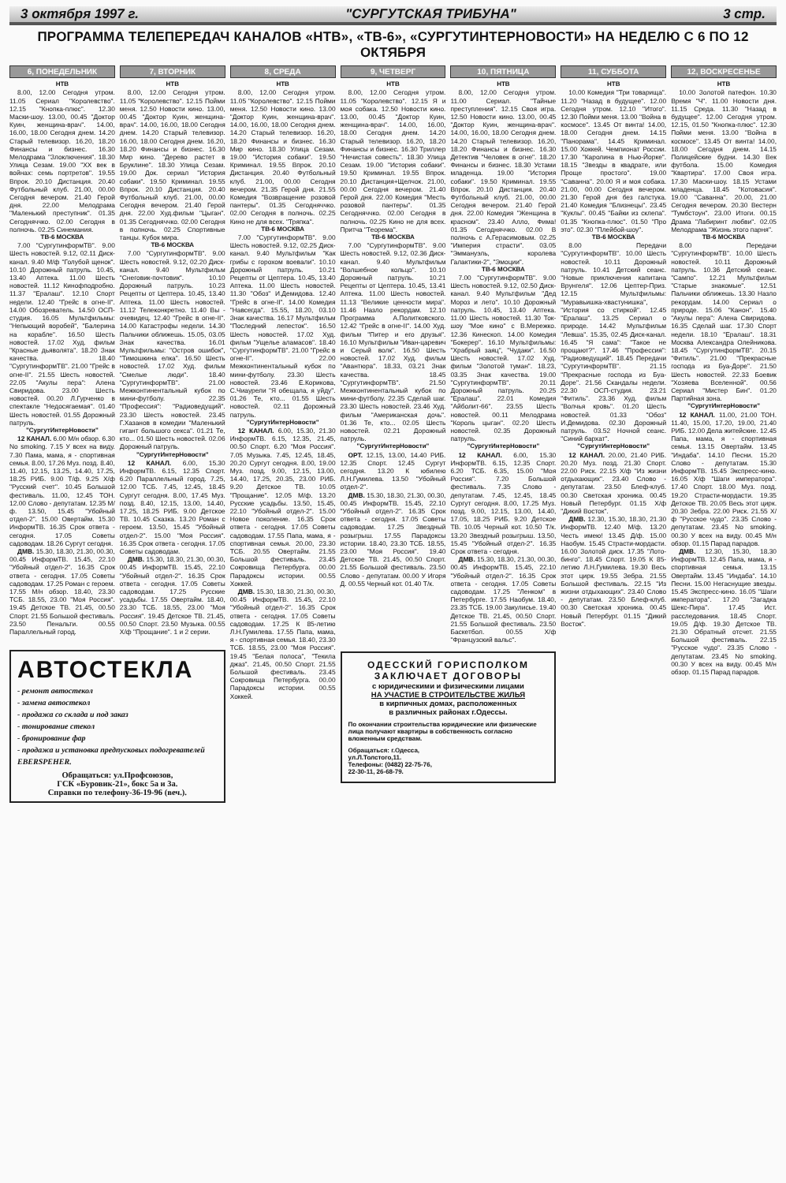3 октября 1997 г. "СУРГУТСКАЯ ТРИБУНА" 3 стр.
ПРОГРАММА ТЕЛЕПЕРЕДАЧ КАНАЛОВ «НТВ», «ТВ-6», «СУРГУТИНТЕРНОВОСТИ» НА НЕДЕЛЮ С 6 ПО 12 ОКТЯБРЯ
6, ПОНЕДЕЛЬНИК
НТВ
8.00, 12.00 Сегодня утром. 11.05 Сериал "Королевство". 12.15 "Кнопка-плюс". 12.30 Маски-шоу. 13.00, 00.45 "Доктор Куин, женщина-врач". 14.00, 16.00, 18.00 Сегодня днем. 14.20 Старый телевизор. 16.20, 18.20 Финансы и бизнес. 16.30 Мелодрама "Злоключения". 18.30 Улица Сезам. 19.00 "XX век в войнах: семь портретов". 19.55 Впрок. 20.10 Дистанция. 20.40 Футбольный клуб. 21.00, 00.00 Сегодня вечером. 21.40 Герой дня. 22.00 Мелодрама "Маленький преступник". 01.35 Сегодняччко. 02.00 Сегодня в полночь. 02.25 Синемания.
ТВ-6 МОСКВА
7.00 "СургутинформТВ". 9.00 Шесть новостей. 9.12, 02.11 Диск-канал. 9.40 М/ф "Голубой щенок". 10.10 Дорожный патруль. 10.45, 13.40 Аптека. 11.00 Шесть новостей. 11.12 Кинофподробно. 11.37 "Ералаш". 12.10 Спорт недели. 12.40 "Грейс в огне-II". 14.00 Обозреватель. 14.50 ОСП-студия. 16.05 Мультфильмы: "Непьющий воробей", "Балерина на корабле". 16.50 Шесть новостей. 17.02 Худ. фильм "Красные дьяволята". 18.20 Знак качества. 18.40 "СургутинформТВ". 21.00 "Грейс в огне-II". 21.55 Шесть новостей. 22.05 "Акулы пера": Алена Свиридова. 23.00 Шесть новостей. 00.20 Л.Гурченко в спектакле "Недосягаемая". 01.40 Шесть новостей. 01.55 Дорожный патруль.
"СургутИнтерНовости"
12 КАНАЛ. 6.00 М/н обзор. 6.30 No smoking. 7.15 У всех на виду. 7.30 Пама, мама, я - спортивная семья. 8.00, 17.26 Муз. позд. 8.40, 11.40, 12.15, 13.25, 14.40, 17.25, 18.25 РИБ. 9.00 Т/ф. 9.25 Х/ф "Русский счет". 10.45 Большой фестиваль. 11.00, 12.45 ТОН. 12.00 Слово - депутатам. 12.35 М/ф. 13.50, 15.45 "Убойный отдел-2". 15.00 Овертайм. 15.30 ИнформТВ. 16.35 Срок ответа - сегодня. 17.05 Советы садоводам. 18.26 Сургут сегодня.
ДМВ. 15.30, 18.30, 21.30, 00.30, 00.45 ИнформТВ. 15.45, 22.10 "Убойный отдел-2". 16.35 Срок ответа - сегодня. 17.05 Советы садоводам. 17.25 Роман с героем. 17.55 М/н обзор. 18.40, 23.30 ТСБ. 18.55, 23.00 "Моя Россия". 19.45 Детское ТВ. 21.45, 00.50 Спорт. 21.55 Большой фестиваль. 23.50 Пенальти. 00.55 Параллельный город.
7, ВТОРНИК
НТВ
8.00, 12.00 Сегодня утром. 11.05 "Королевство". 12.15 Пойми меня. 12.50 Новости кино. 13.00, 00.45 "Доктор Куин, женщина-врач". 14.00, 16.00, 18.00 Сегодня днем. 14.20 Старый телевизор. 16.00, 18.00 Сегодня днем. 16.20, 18.20 Финансы и бизнес. 16.30 Мир кино. "Дерево растет в Бруклине". 18.30 Улица Сезам. 19.00 Док. сериал "История собаки". 19.50 Криминал. 19.55 Впрок. 20.10 Дистанция. 20.40 Футбольный клуб. 21.00, 00.00 Сегодня вечером. 21.40 Герой дня. 22.00 Худ.фильм "Цыган". 01.35 Сегодняччко. 02.00 Сегодня в полночь. 02.25 Спортивные танцы. Кубок мира.
ТВ-6 МОСКВА
7.00 "СургутинформТВ". 9.00 Шесть новостей. 9.12, 02.20 Диск-канал. 9.40 Мультфильм "Снеговик-почтовик". 10.10 Дорожный патруль. 10.23 Рецепты от Цептера. 10.45, 13.40 Аптека. 11.00 Шесть новостей. 11.12 Телеконкретно. 11.40 Вы - очевидец. 12.40 "Грейс в огне-II". 14.00 Катастрофы недели. 14.30 Пальчики оближешь. 15.05, 03.05 Знак качества. 16.01 Мультфильмы: "Остров ошибок", "Тимошкина елка". 16.50 Шесть новостей. 17.02 Худ. фильм "Смелые люди". 18.40 "СургутинформТВ". 21.00 Межконтинентальный кубок по мини-футболу. 22.35 "Профессия": "Радиоведущий". 23.30 Шесть новостей. 23.45 Г.Хазанов в комедии "Маленький гигант большого секса". 01.21 Те, кто... 01.50 Шесть новостей. 02.06 Дорожный патруль.
"СургутИнтерНовости"
12 КАНАЛ. 6.00, 15.30 ИнформТВ. 6.15, 12.35 Спорт. 6.20 Параллельный город. 7.25, 12.00 ТСБ. 7.45, 12.45, 18.45 Сургут сегодня. 8.00, 17.45 Муз. позд. 8.40, 12.15, 13.00, 14.40, 17.25, 18.25 РИБ. 9.00 Детское ТВ. 10.45 Сказка. 13.20 Роман с героем. 13.50, 15.45 "Убойный отдел-2". 15.00 "Моя Россия". 16.35 Срок ответа - сегодня. 17.05 Советы садоводам.
ДМВ. 15.30, 18.30, 21.30, 00.30, 00.45 ИнформТВ. 15.45, 22.10 "Убойный отдел-2". 16.35 Срок ответа - сегодня. 17.05 Советы садоводам. 17.25 Русские усадьбы. 17.55 Овертайм. 18.40, 23.30 ТСБ. 18.55, 23.00 "Моя Россия". 19.45 Детское ТВ. 21.45, 00.50 Спорт. 23.50 Музыка. 00.55 Х/ф "Прощание". 1 и 2 серии.
8, СРЕДА
НТВ
8.00, 12.00 Сегодня утром. 11.05 "Королевство". 12.15 Пойми меня. 12.50 Новости кино. 13.00 "Доктор Куин, женщина-врач". 14.00, 16.00, 18.00 Сегодня днем. 14.20 Старый телевизор. 16.20, 18.20 Финансы и бизнес. 16.30 Мир кино. 18.30 Улица Сезам. 19.00 "История собаки". 19.50 Криминал. 19.55 Впрок. 20.10 Дистанция. 20.40 Футбольный клуб. 21.00, 00.00 Сегодня вечером. 21.35 Герой дня. 21.55 Комедия "Возвращение розовой пантеры". 01.35 Сегодняччко. 02.00 Сегодня в полночь. 02.25 Кино не для всех. "Тряпка".
ТВ-6 МОСКВА
7.00 "СургутинформТВ". 9.00 Шесть новостей. 9.12, 02.25 Диск-канал. 9.40 Мультфильм "Как грибы с горохом воевали". 10.10 Дорожный патруль. 10.21 Рецепты от Цептера. 10.45, 13.40 Аптека. 11.00 Шесть новостей. 11.30 "Обоз" И.Демидова. 12.40 "Грейс в огне-II". 14.00 Комедия "Навсегда". 15.55, 18.20, 03.10 Знак качества. 16.17 Мультфильм "Последний лепесток". 16.50 Шесть новостей. 17.02 Худ. фильм "Ущелье аламасов". 18.40 "СургутинформТВ". 21.00 "Грейс в огне-II". 22.00 Межконтинентальный кубок по мини-футболу. 23.30 Шесть новостей. 23.46 Е.Корикова, С.Чиаурели "Я обещала, я уйду". 01.26 Те, кто... 01.55 Шесть новостей. 02.11 Дорожный патруль.
"СургутИнтерНовости"
12 КАНАЛ. 6.00, 15.30, 21.30 ИнформТВ. 6.15, 12.35, 21.45, 00.50 Спорт. 6.20 "Моя Россия". 7.05 Музыка. 7.45, 12.45, 18.45, 20.20 Сургут сегодня. 8.00, 19.00 Муз. позд. 9.00, 12.15, 13.00, 14.40, 17.25, 20.35, 23.00 РИБ. 9.20 Детское ТВ. 10.05 "Прощание". 12.05 М/ф. 13.20 Русские усадьбы. 13.50, 15.45, 22.10 "Убойный отдел-2". 15.00 Новое поколение. 16.35 Срок ответа - сегодня. 17.05 Советы садоводам. 17.55 Папа, мама, я - спортивная семья. 20.00, 23.30 ТСБ. 20.55 Овертайм. 21.55 Большой фестиваль. 23.45 Сокровища Петербурга. 00.00 Парадоксы истории. 00.55 Хоккей.
ДМВ. 15.30, 18.30, 21.30, 00.30, 00.45 ИнформТВ. 15.45, 22.10 "Убойный отдел-2". 16.35 Срок ответа - сегодня. 17.05 Советы садоводам. 17.25 К 85-летию Л.Н.Гумилева. 17.55 Папа, мама, я - спортивная семья. 18.40, 23.30 ТСБ. 18.55, 23.00 "Моя Россия". 19.45 "Белая полоса", "Текила джаз". 21.45, 00.50 Спорт. 21.55 Большой фестиваль. 23.45 Сокровища Петербурга. 00.00 Парадоксы истории. 00.55 Хоккей.
9, ЧЕТВЕРГ
НТВ
8.00, 12.00 Сегодня утром. 11.05 "Королевство". 12.15 Я и моя собака. 12.50 Новости кино. 13.00, 00.45 "Доктор Куин, женщина-врач". 14.00, 16.00, 18.00 Сегодня днем. 14.20 Старый телевизор. 16.20, 18.20 Финансы и бизнес. 16.30 Триллер "Нечистая совесть". 18.30 Улица Сезам. 19.00 "История собаки". 19.50 Криминал. 19.55 Впрок. 20.10 Дистанция+Щелчок. 21.00, 00.00 Сегодня вечером. 21.40 Герой дня. 22.00 Комедия "Месть розовой пантеры". 01.35 Сегодняччко. 02.00 Сегодня в полночь. 02.25 Кино не для всех. Притча "Теорема".
ТВ-6 МОСКВА
7.00 "СургутинформТВ". 9.00 Шесть новостей. 9.12, 02.36 Диск-канал. 9.40 Мультфильм "Волшебное кольцо". 10.10 Дорожный патруль. 10.21 Рецепты от Цептера. 10.45, 13.41 Аптека. 11.00 Шесть новостей. 11.13 "Великие ценности мира". 11.46 Назло рекордам. 12.10 Программа А.Политковского. 12.42 "Грейс в огне-II". 14.00 Худ. фильм "Питер и его друзья". 16.10 Мультфильм "Иван-царевич и Серый волк". 16.50 Шесть новостей. 17.02 Худ. фильм "Авантюра". 18.33, 03.21 Знак качества. 18.45 "СургутинформТВ". 21.50 Межконтинентальный кубок по мини-футболу. 22.35 Сделай шаг. 23.30 Шесть новостей. 23.46 Худ. фильм "Американская дочь". 01.36 Те, кто... 02.05 Шесть новостей. 02.21 Дорожный патруль.
"СургутИнтерНовости"
ОРТ. 12.15, 13.00, 14.40 РИБ. 12.35 Спорт. 12.45 Сургут сегодня. 13.20 К юбилею Л.Н.Гумилева. 13.50 "Убойный отдел-2".
ДМВ. 15.30, 18.30, 21.30, 00.30, 00.45 ИнформТВ. 15.45, 22.10 "Убойный отдел-2". 16.35 Срок ответа - сегодня. 17.05 Советы садоводам. 17.25 Звездный розыгрыш. 17.55 Парадоксы истории. 18.40, 23.30 ТСБ. 18.55, 23.00 "Моя Россия". 19.40 Детское ТВ. 21.45, 00.50 Спорт. 21.55 Большой фестиваль. 23.50 Слово - депутатам. 00.00 У Игоря Д. 00.55 Черный кот. 01.40 Т/к.
10, ПЯТНИЦА
НТВ
8.00, 12.00 Сегодня утром. 11.00 Сериал. "Тайные преступления". 12.15 Своя игра. 12.50 Новости кино. 13.00, 00.45 "Доктор Куин, женщина-врач". 14.00, 16.00, 18.00 Сегодня днем. 14.20 Старый телевизор. 16.20, 18.20 Финансы и бизнес. 16.30 Детектив "Человек в огне". 18.20 Финансы и бизнес. 18.30 Устами младенца. 19.00 "История собаки". 19.50 Криминал. 19.55 Впрок. 20.10 Дистанция. 20.40 Футбольный клуб. 21.00, 00.00 Сегодня вечером. 21.40 Герой дня. 22.00 Комедия "Женщина в красном". 23.40 Алло, Фима! 01.35 Сегодняччко. 02.00 В полночь с А.Герасимовым. 02.25 "Империя страсти". 03.05 "Эммануэль, королева Галактики-2", "Эмоции".
ТВ-6 МОСКВА
7.00 "СургутинформТВ". 9.00 Шесть новостей. 9.12, 02.50 Диск-канал. 9.40 Мультфильм "Дед Мороз и лето". 10.10 Дорожный патруль. 10.45, 13.40 Аптека. 11.00 Шесть новостей. 11.30 Ток-шоу "Мое кино" с В.Мережко. 12.36 Кинескоп. 14.00 Комедия "Бокерер". 16.10 Мультфильмы: "Храбрый заяц", "Чудаки". 16.50 Шесть новостей. 17.02 Худ. фильм "Золотой туман". 18.23, 03.35 Знак качества. 19.00 "СургутинформТВ". 20.11 Дорожный патруль. 20.25 "Ералаш". 22.01 Комедия "Айболит-66". 23.55 Шесть новостей. 00.11 Мелодрама "Король цыган". 02.20 Шесть новостей. 02.35 Дорожный патруль.
"СургутИнтерНовости"
12 КАНАЛ. 6.00, 15.30 ИнформТВ. 6.15, 12.35 Спорт. 6.20 ТСБ. 6.35, 15.00 "Моя Россия". 7.20 Большой фестиваль. 7.35 Слово - депутатам. 7.45, 12.45, 18.45 Сургут сегодня. 8.00, 17.25 Муз. позд. 9.00, 12.15, 13.00, 14.40, 17.05, 18.25 РИБ. 9.20 Детское ТВ. 10.05 Черный кот. 10.50 Т/к. 13.20 Звездный розыгрыш. 13.50, 15.45 "Убойный отдел-2". 16.35 Срок ответа - сегодня.
ДМВ. 15.30, 18.30, 21.30, 00.30, 00.45 ИнформТВ. 15.45, 22.10 "Убойный отдел-2". 16.35 Срок ответа - сегодня. 17.05 Советы садоводам. 17.25 "Ленком" в Петербурге. 17.55 Наобум. 18.40, 23.35 ТСБ. 19.00 Закулисье. 19.40 Детское ТВ. 21.45, 00.50 Спорт. 21.55 Большой фестиваль. 23.50 Баскетбол. 00.55 Х/ф "Французский вальс".
11, СУББОТА
НТВ
10.00 Комедия "Три товарища". 11.20 "Назад в будущее". 12.00 Сегодня утром. 12.10 "Итого". 12.30 Пойми меня. 13.00 "Война в космосе". 13.45 От винта! 14.00, 18.00 Сегодня днем. 14.15 "Панорама". 14.45 Криминал. 15.00 Хоккей. Чемпионат России. 17.30 "Каролина в Нью-Йорке". 18.15 "Звезды в квадрате, или Проще простого". 19.00 "Саванна". 20.00 Я и моя собака. 21.00, 00.00 Сегодня вечером. 21.30 Герой дня без галстука. 21.40 Комедия "Близнецы". 23.45 "Куклы". 00.45 "Байки из склепа". 01.35 "Кнопка-плюс". 01.50 "Про это". 02.30 "Плейбой-шоу".
ТВ-6 МОСКВА
8.00 Передачи "СургутинформТВ". 10.00 Шесть новостей. 10.11 Дорожный патруль. 10.41 Детский сеанс. "Новые приключения капитана Врунгеля". 12.06 Цептер-Приз. 12.15 Мультфильмы: "Муравьишка-хвастунишка", "История со стиркой". 12.45 "Ералаш". 13.25 Сериал о природе. 14.42 Мультфильм "Левша". 15.35, 02.45 Диск-канал. 16.45 "Я сама": "Такое не прощают?". 17.46 "Профессия": "Радиоведущий". 18.45 Передачи "СургутинформТВ". 21.15 "Прекрасные господа из Буа-Доре". 21.56 Скандалы недели. 22.30 ОСП-студия. 23.21 "Фитиль". 23.36 Худ. фильм "Волчья кровь". 01.20 Шесть новостей. 01.33 "Обоз" И.Демидова. 02.30 Дорожный патруль. 03.52 Ночной сеанс. "Синий бархат".
"СургутИнтерНовости"
12 КАНАЛ. 20.00, 21.40 РИБ. 20.20 Муз. позд. 21.30 Спорт. 22.00 Риск. 22.15 Х/ф "Из жизни отдыхающих". 23.40 Слово - депутатам. 23.50 Блеф-клуб. 00.30 Светская хроника. 00.45 Новый Петербург. 01.15 Х/ф "Дикий Восток".
ДМВ. 12.30, 15.30, 18.30, 21.30 ИнформТВ. 12.40 М/ф. 13.20 Честь имею! 13.45 Д/ф. 15.00 Наобум. 15.45 Страсти-мордасти. 16.00 Золотой диск. 17.35 "Лото-бинго". 18.45 Спорт. 19.05 К 85-летию Л.Н.Гумилева. 19.30 Весь этот цирк. 19.55 Зебра. 21.55 Большой фестиваль. 22.15 "Из жизни отдыхающих". 23.40 Слово - депутатам. 23.50 Блеф-клуб. 00.30 Светская хроника. 00.45 Новый Петербург. 01.15 "Дикий Восток".
12, ВОСКРЕСЕНЬЕ
НТВ
10.00 Золотой патефон. 10.30 Время "Ч". 11.00 Новости дня. 11.15 Среда. 11.30 "Назад в будущее". 12.00 Сегодня утром. 12.15, 01.50 "Кнопка-плюс". 12.30 Пойми меня. 13.00 "Война в космосе". 13.45 От винта! 14.00, 18.00 Сегодня днем. 14.15 Полицейские будни. 14.30 Век футбола. 15.00 Комедия "Квартира". 17.00 Своя игра. 17.30 Маски-шоу. 18.15 Устами младенца. 18.45 "Котовасия". 19.00 "Саванна". 20.00, 21.00 Сегодня вечером. 20.30 Вестерн "Тумбстоун". 23.00 Итоги. 00.15 Драма "Лабиринт любви". 02.05 Мелодрама "Жизнь этого парня".
ТВ-6 МОСКВА
8.00 Передачи "СургутинформТВ". 10.00 Шесть новостей. 10.11 Дорожный патруль. 10.36 Детский сеанс. "Сампо". 12.21 Мультфильм "Старые знакомые". 12.51 Пальчики оближешь. 13.30 Назло рекордам. 14.00 Сериал о природе. 15.06 "Канон". 15.40 "Акулы пера": Алена Свиридова. 16.35 Сделай шаг. 17.30 Спорт недели. 18.10 "Ералаш". 18.31 Москва Александра Олейникова. 18.45 "СургутинформТВ". 20.15 "Фитиль". 21.00 "Прекрасные господа из Буа-Доре". 21.50 Шесть новостей. 22.33 Боевик "Хозяева Вселенной". 00.56 Сериал "Мистер Бин". 01.20 Партийная зона.
"СургутИнтерНовости"
12 КАНАЛ. 11.00, 21.00 ТОН. 11.40, 15.00, 17.20, 19.00, 21.40 РИБ. 12.00 Дела житейские. 12.45 Папа, мама, я - спортивная семья. 13.15 Овертайм. 13.45 "Индаба". 14.10 Песни. 15.20 Слово - депутатам. 15.30 ИнформТВ. 15.45 Экспресс-кино. 16.05 Х/ф "Шаги императора". 17.40 Спорт. 18.00 Муз. позд. 19.20 Страсти-мордасти. 19.35 Детское ТВ. 20.05 Весь этот цирк. 20.30 Зебра. 22.00 Риск. 21.55 Х/ф "Русское чудо". 23.35 Слово - депутатам. 23.45 No smoking. 00.30 У всех на виду. 00.45 М/н обзор. 01.15 Парад парадов.
ДМВ. 12.30, 15.30, 18.30 ИнформТВ. 12.45 Папа, мама, я - спортивная семья. 13.15 Овертайм. 13.45 "Индаба". 14.10 Песни. 15.00 Негаснущие звезды. 15.45 Экспресс-кино. 16.05 "Шаги императора". 17.20 "Загадка Шекс-Пира". 17.45 Ист. расследования. 18.45 Спорт. 19.05 Д/ф. 19.30 Детское ТВ. 21.30 Обратный отсчет. 21.55 Большой фестиваль. 22.15 "Русское чудо". 23.35 Слово - депутатам. 23.45 No smoking. 00.30 У всех на виду. 00.45 М/н обзор. 01.15 Парад парадов.
АВТОСТЕКЛА
- ремонт автостекол
- замена автостекол
- продажа со склада и под заказ
- тонирование стекол
- бронирование фар
- продажа и установка предпусковых подогревателей EBERSPEHER.
Обращаться: ул.Профсоюзов,
ГСК «Буровик-21», бокс 5а и 3а.
Справки по телефону-36-19-96 (веч.).
ОДЕССКИЙ ГОРИСПОЛКОМ
ЗАКЛЮЧАЕТ ДОГОВОРЫ
с юридическими и физическими лицами
НА УЧАСТИЕ В СТРОИТЕЛЬСТВЕ ЖИЛЬЯ
в кирпичных домах, расположенных
в различных районах г.Одессы.
По окончании строительства юридические или физические лица получают квартиры в собственность согласно вложенным средствам.
Обращаться: г.Одесса,
ул.Л.Толстого,11.
Телефоны: (0482) 22-75-76,
22-30-11, 26-68-79.